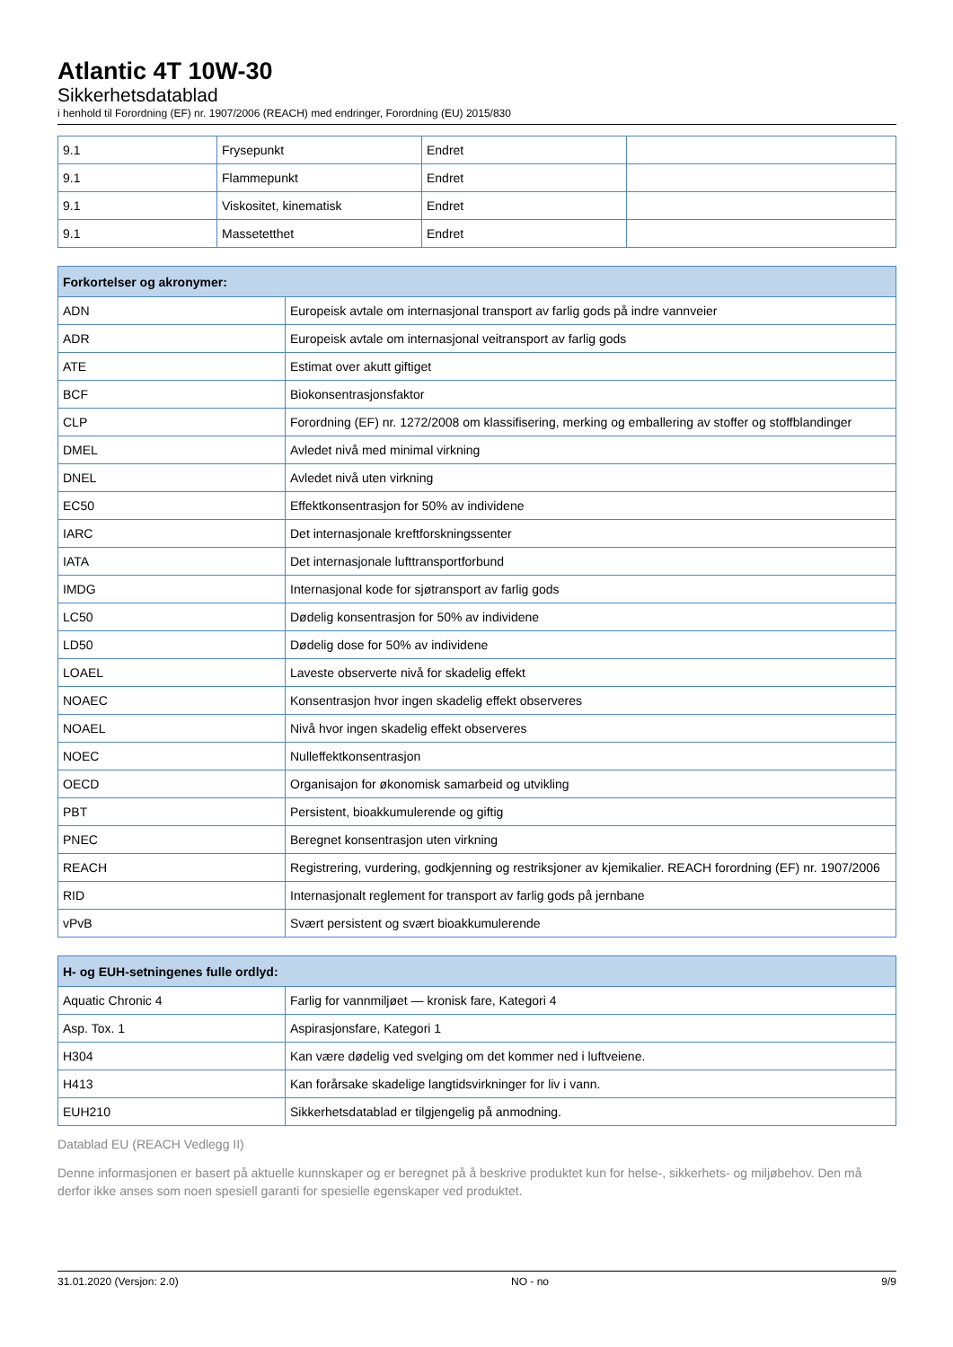Atlantic 4T 10W-30
Sikkerhetsdatablad
i henhold til Forordning (EF) nr. 1907/2006 (REACH) med endringer, Forordning (EU) 2015/830
| 9.1 | Frysepunkt | Endret | |
| 9.1 | Flammepunkt | Endret | |
| 9.1 | Viskositet, kinematisk | Endret | |
| 9.1 | Massetetthet | Endret | |
| Forkortelser og akronymer: | |
| --- | --- |
| ADN | Europeisk avtale om internasjonal transport av farlig gods på indre vannveier |
| ADR | Europeisk avtale om internasjonal veitransport av farlig gods |
| ATE | Estimat over akutt giftiget |
| BCF | Biokonsentrasjonsfaktor |
| CLP | Forordning (EF) nr. 1272/2008 om klassifisering, merking og emballering av stoffer og stoffblandinger |
| DMEL | Avledet nivå med minimal virkning |
| DNEL | Avledet nivå uten virkning |
| EC50 | Effektkonsentrasjon for 50% av individene |
| IARC | Det internasjonale kreftforskningssenter |
| IATA | Det internasjonale lufttransportforbund |
| IMDG | Internasjonal kode for sjøtransport av farlig gods |
| LC50 | Dødelig konsentrasjon for 50% av individene |
| LD50 | Dødelig dose for 50% av individene |
| LOAEL | Laveste observerte nivå for skadelig effekt |
| NOAEC | Konsentrasjon hvor ingen skadelig effekt observeres |
| NOAEL | Nivå hvor ingen skadelig effekt observeres |
| NOEC | Nulleffektkonsentrasjon |
| OECD | Organisajon for økonomisk samarbeid og utvikling |
| PBT | Persistent, bioakkumulerende og giftig |
| PNEC | Beregnet konsentrasjon uten virkning |
| REACH | Registrering, vurdering, godkjenning og restriksjoner av kjemikalier. REACH forordning (EF) nr. 1907/2006 |
| RID | Internasjonalt reglement for transport av farlig gods på jernbane |
| vPvB | Svært persistent og svært bioakkumulerende |
| H- og EUH-setningenes fulle ordlyd: | |
| --- | --- |
| Aquatic Chronic 4 | Farlig for vannmiljøet — kronisk fare, Kategori 4 |
| Asp. Tox. 1 | Aspirasjonsfare, Kategori 1 |
| H304 | Kan være dødelig ved svelging om det kommer ned i luftveiene. |
| H413 | Kan forårsake skadelige langtidsvirkninger for liv i vann. |
| EUH210 | Sikkerhetsdatablad er tilgjengelig på anmodning. |
Datablad EU (REACH Vedlegg II)
Denne informasjonen er basert på aktuelle kunnskaper og er beregnet på å beskrive produktet kun for helse-, sikkerhets- og miljøbehov. Den må derfor ikke anses som noen spesiell garanti for spesielle egenskaper ved produktet.
31.01.2020 (Versjon: 2.0) NO - no 9/9